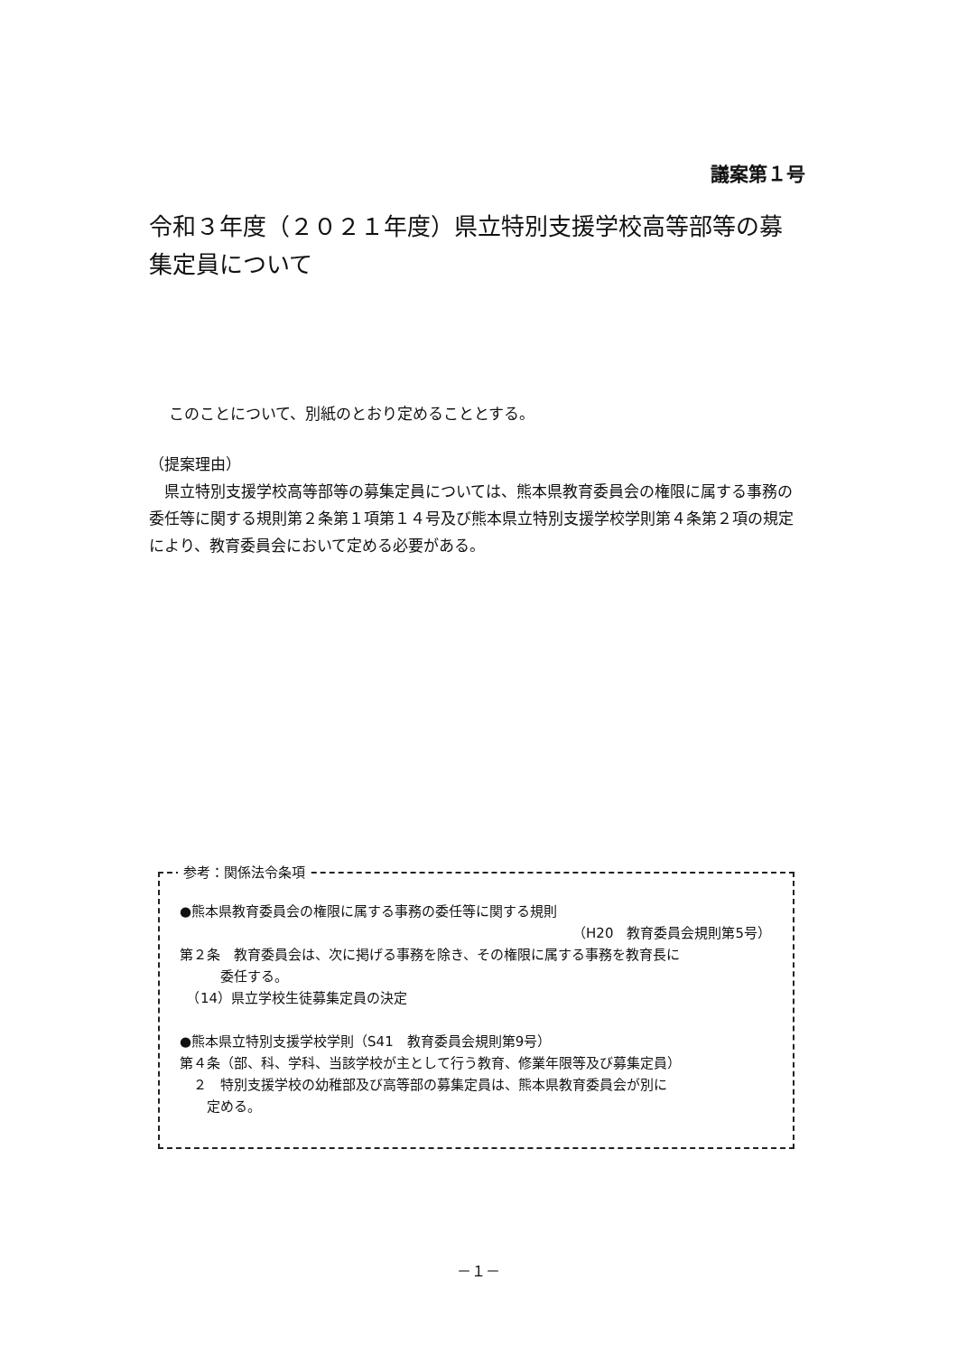議案第１号
令和３年度（２０２１年度）県立特別支援学校高等部等の募集定員について
このことについて、別紙のとおり定めることとする。
（提案理由）
　県立特別支援学校高等部等の募集定員については、熊本県教育委員会の権限に属する事務の委任等に関する規則第２条第１項第１４号及び熊本県立特別支援学校学則第４条第２項の規定により、教育委員会において定める必要がある。
参考：関係法令条項
●熊本県教育委員会の権限に属する事務の委任等に関する規則
（H20　教育委員会規則第5号）
第２条　教育委員会は、次に掲げる事務を除き、その権限に属する事務を教育長に
　　　委任する。
　（14）県立学校生徒募集定員の決定
●熊本県立特別支援学校学則（S41　教育委員会規則第9号）
第４条（部、科、学科、当該学校が主として行う教育、修業年限等及び募集定員）
　２　特別支援学校の幼稚部及び高等部の募集定員は、熊本県教育委員会が別に
　　定める。
－１－